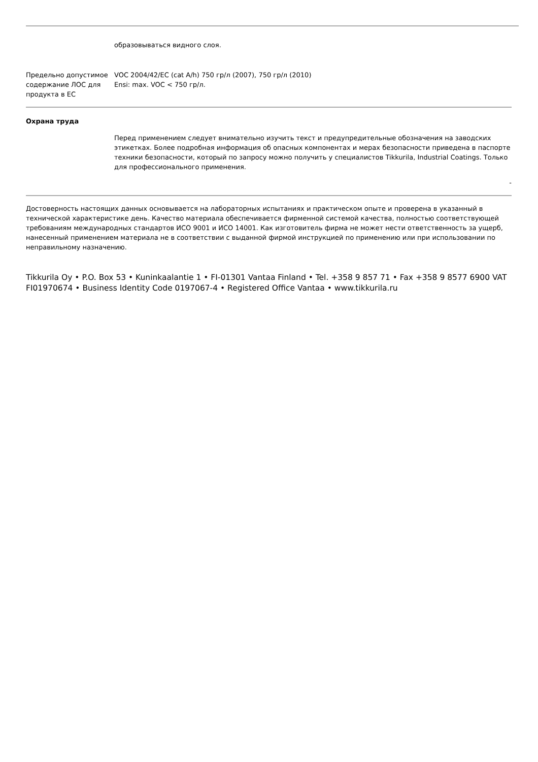образовываться видного слоя.
Предельно допустимое содержание ЛОС для продукта в ЕС
VOC 2004/42/EC (cat A/h) 750 гр/л (2007), 750 гр/л (2010)
Ensi: max. VOC < 750 гр/л.
Охрана труда
Перед применением следует внимательно изучить текст и предупредительные обозначения на заводских этикетках. Более подробная информация об опасных компонентах и мерах безопасности приведена в паспорте техники безопасности, который по запросу можно получить у специалистов Tikkurila, Industrial Coatings. Только для профессионального применения.
-
Достоверность настоящих данных основывается на лабораторных испытаниях и практическом опыте и проверена в указанный в технической характеристике день. Качество материала обеспечивается фирменной системой качества, полностью соответствующей требованиям международных стандартов ИСО 9001 и ИСО 14001. Как изготовитель фирма не может нести ответственность за ущерб, нанесенный применением материала не в соответствии с выданной фирмой инструкцией по применению или при использовании по неправильному назначению.
Tikkurila Oy • P.O. Box 53 • Kuninkaalantie 1 • FI-01301 Vantaa Finland • Tel. +358 9 857 71 • Fax +358 9 8577 6900 VAT FI01970674 • Business Identity Code 0197067-4 • Registered Office Vantaa • www.tikkurila.ru